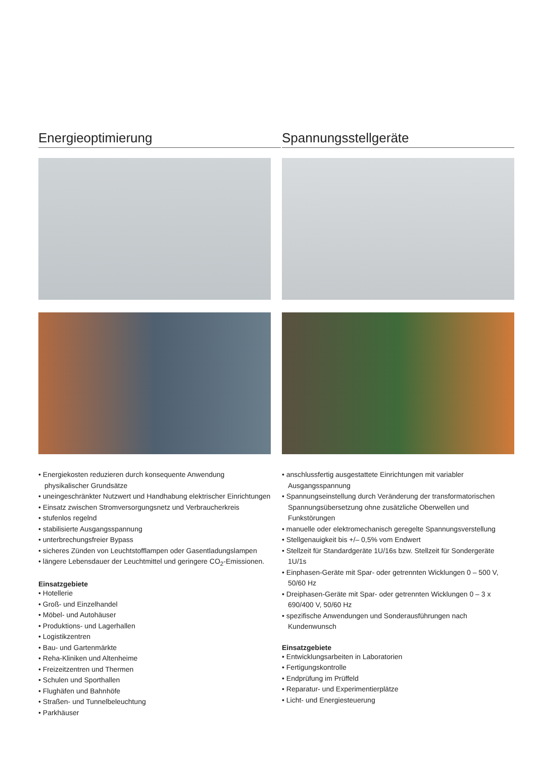Energieoptimierung
• Energiekosten reduzieren durch konsequente Anwendung physikalischer Grundsätze
• uneingeschränkter Nutzwert und Handhabung elektrischer Einrichtungen
• Einsatz zwischen Stromversorgungsnetz und Verbraucherkreis
• stufenlos regelnd
• stabilisierte Ausgangsspannung
• unterbrechungsfreier Bypass
• sicheres Zünden von Leuchtstofflampen oder Gasentladungslampen
• längere Lebensdauer der Leuchtmittel und geringere CO<sub>2</sub>-Emissionen.
Einsatzgebiete
• Hotellerie
• Groß- und Einzelhandel
• Möbel- und Autohäuser
• Produktions- und Lagerhallen
• Logistikzentren
• Bau- und Gartenmärkte
• Reha-Kliniken und Altenheime
• Freizeitzentren und Thermen
• Schulen und Sporthallen
• Flughäfen und Bahnhöfe
• Straßen- und Tunnelbeleuchtung
• Parkhäuser
Spannungsstellgeräte
• anschlussfertig ausgestattete Einrichtungen mit variabler Ausgangsspannung
• Spannungseinstellung durch Veränderung der transformatorischen Spannungsübersetzung ohne zusätzliche Oberwellen und Funkstörungen
• manuelle oder elektromechanisch geregelte Spannungsverstellung
• Stellgenauigkeit bis +/– 0,5% vom Endwert
• Stellzeit für Standardgeräte 1U/16s bzw. Stellzeit für Sondergeräte 1U/1s
• Einphasen-Geräte mit Spar- oder getrennten Wicklungen 0 – 500 V, 50/60 Hz
• Dreiphasen-Geräte mit Spar- oder getrennten Wicklungen 0 – 3 x 690/400 V, 50/60 Hz
• spezifische Anwendungen und Sonderausführungen nach Kundenwunsch
Einsatzgebiete
• Entwicklungsarbeiten in Laboratorien
• Fertigungskontrolle
• Endprüfung im Prüffeld
• Reparatur- und Experimentierplätze
• Licht- und Energiesteuerung